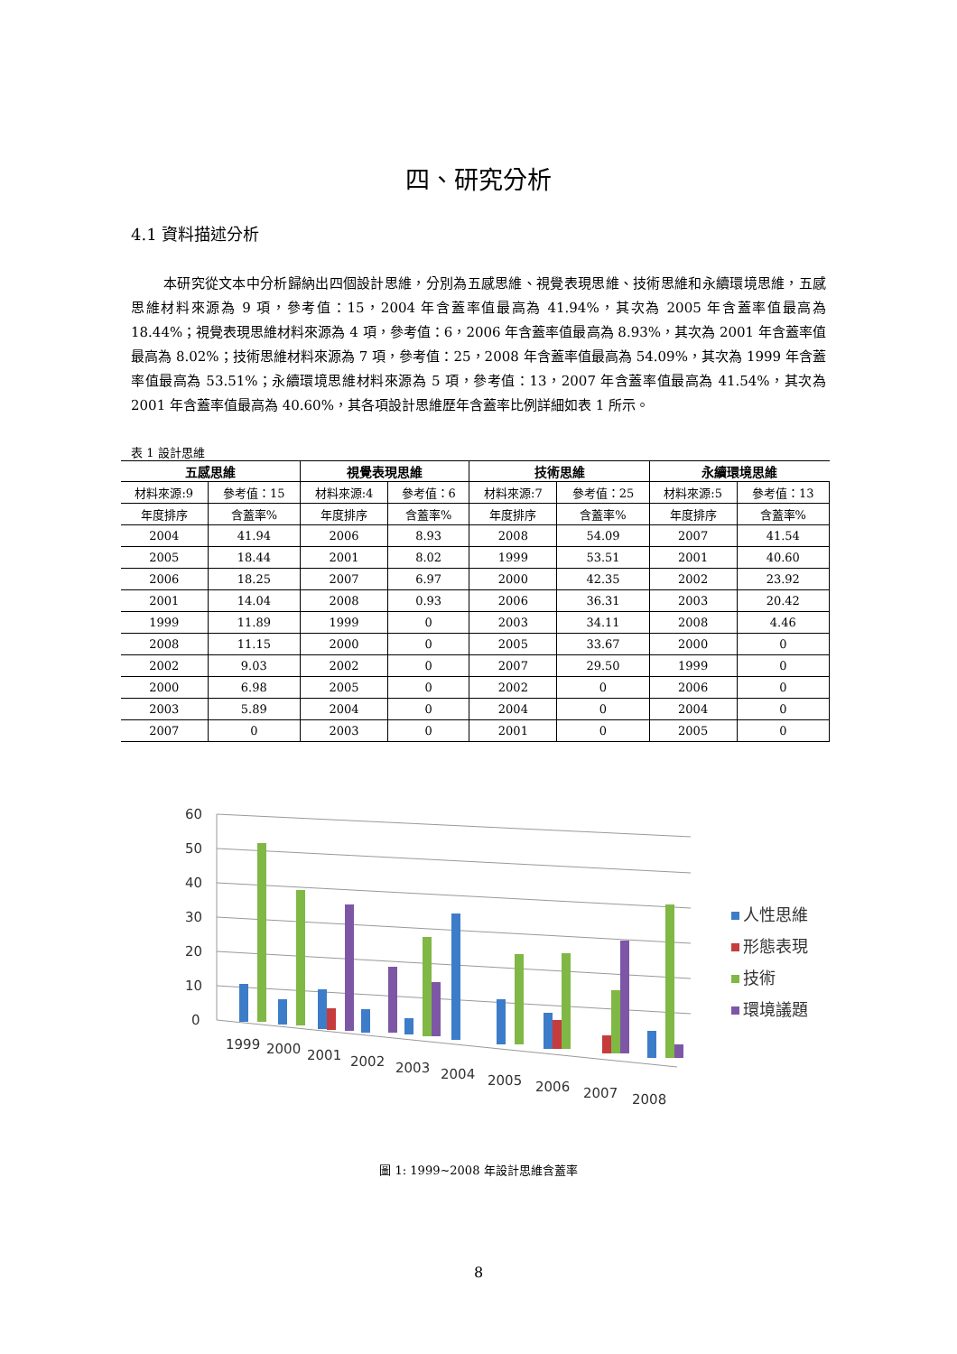四、研究分析
4.1 資料描述分析
本研究從文本中分析歸納出四個設計思維，分別為五感思維、視覺表現思維、技術思維和永續環境思維，五感思維材料來源為 9 項，參考值：15，2004 年含蓋率值最高為 41.94%，其次為 2005 年含蓋率值最高為 18.44%；視覺表現思維材料來源為 4 項，參考值：6，2006 年含蓋率值最高為 8.93%，其次為 2001 年含蓋率值最高為 8.02%；技術思維材料來源為 7 項，參考值：25，2008 年含蓋率值最高為 54.09%，其次為 1999 年含蓋率值最高為 53.51%；永續環境思維材料來源為 5 項，參考值：13，2007 年含蓋率值最高為 41.54%，其次為 2001 年含蓋率值最高為 40.60%，其各項設計思維歷年含蓋率比例詳細如表 1 所示。
表 1 設計思維
| 五感思維 | | 視覺表現思維 | | 技術思維 | | 永續環境思維 | |
| --- | --- | --- | --- | --- | --- | --- | --- |
| 材料來源:9 | 參考值：15 | 材料來源:4 | 參考值：6 | 材料來源:7 | 參考值：25 | 材料來源:5 | 參考值：13 |
| 年度排序 | 含蓋率% | 年度排序 | 含蓋率% | 年度排序 | 含蓋率% | 年度排序 | 含蓋率% |
| 2004 | 41.94 | 2006 | 8.93 | 2008 | 54.09 | 2007 | 41.54 |
| 2005 | 18.44 | 2001 | 8.02 | 1999 | 53.51 | 2001 | 40.60 |
| 2006 | 18.25 | 2007 | 6.97 | 2000 | 42.35 | 2002 | 23.92 |
| 2001 | 14.04 | 2008 | 0.93 | 2006 | 36.31 | 2003 | 20.42 |
| 1999 | 11.89 | 1999 | 0 | 2003 | 34.11 | 2008 | 4.46 |
| 2008 | 11.15 | 2000 | 0 | 2005 | 33.67 | 2000 | 0 |
| 2002 | 9.03 | 2002 | 0 | 2007 | 29.50 | 1999 | 0 |
| 2000 | 6.98 | 2005 | 0 | 2002 | 0 | 2006 | 0 |
| 2003 | 5.89 | 2004 | 0 | 2004 | 0 | 2004 | 0 |
| 2007 | 0 | 2003 | 0 | 2001 | 0 | 2005 | 0 |
60
50
40
30
20
10
0
1999
2000
2001
2002
2003
2004
2005
2006
2007
2008
人性思維
形態表現
技術
環境議題
圖 1: 1999~2008 年設計思維含蓋率
8